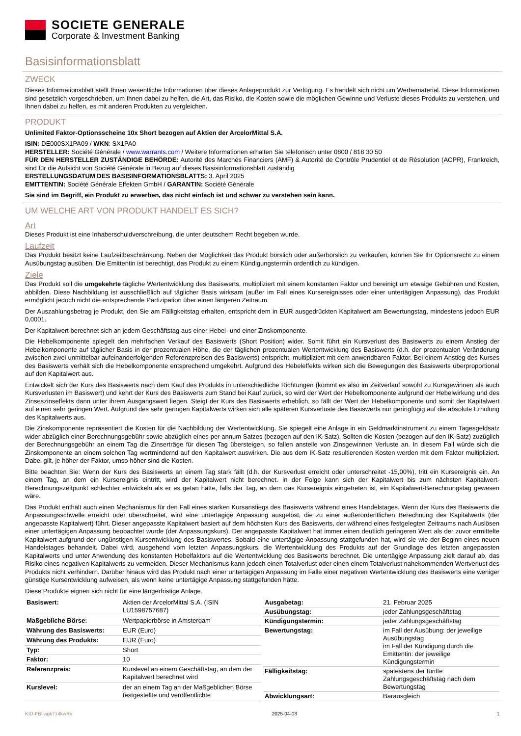SOCIETE GENERALE
Corporate & Investment Banking
Basisinformationsblatt
ZWECK
Dieses Informationsblatt stellt Ihnen wesentliche Informationen über dieses Anlageprodukt zur Verfügung. Es handelt sich nicht um Werbematerial. Diese Informationen sind gesetzlich vorgeschrieben, um Ihnen dabei zu helfen, die Art, das Risiko, die Kosten sowie die möglichen Gewinne und Verluste dieses Produkts zu verstehen, und Ihnen dabei zu helfen, es mit anderen Produkten zu vergleichen.
PRODUKT
Unlimited Faktor-Optionsscheine 10x Short bezogen auf Aktien der ArcelorMittal S.A.
ISIN: DE000SX1PA09 / WKN: SX1PA0
HERSTELLER: Société Générale / www.warrants.com / Weitere Informationen erhalten Sie telefonisch unter 0800 / 818 30 50
FÜR DEN HERSTELLER ZUSTÄNDIGE BEHÖRDE: Autorité des Marchés Financiers (AMF) & Autorité de Contrôle Prudentiel et de Résolution (ACPR), Frankreich, sind für die Aufsicht von Société Générale in Bezug auf dieses Basisinformationsblatt zuständig
ERSTELLUNGSDATUM DES BASISINFORMATIONSBLATTS: 3. April 2025
EMITTENTIN: Société Générale Effekten GmbH / GARANTIN: Société Générale
Sie sind im Begriff, ein Produkt zu erwerben, das nicht einfach ist und schwer zu verstehen sein kann.
UM WELCHE ART VON PRODUKT HANDELT ES SICH?
Art
Dieses Produkt ist eine Inhaberschuldverschreibung, die unter deutschem Recht begeben wurde.
Laufzeit
Das Produkt besitzt keine Laufzeitbeschränkung. Neben der Möglichkeit das Produkt börslich oder außerbörslich zu verkaufen, können Sie Ihr Optionsrecht zu einem Ausübungstag ausüben. Die Emittentin ist berechtigt, das Produkt zu einem Kündigungstermin ordentlich zu kündigen.
Ziele
Das Produkt soll die umgekehrte tägliche Wertentwicklung des Basiswerts, multipliziert mit einem konstanten Faktor und bereinigt um etwaige Gebühren und Kosten, abbilden. Diese Nachbildung ist ausschließlich auf täglicher Basis wirksam (außer im Fall eines Kursereignisses oder einer untertägigen Anpassung), das Produkt ermöglicht jedoch nicht die entsprechende Partizipation über einen längeren Zeitraum.
Der Auszahlungsbetrag je Produkt, den Sie am Fälligkeitstag erhalten, entspricht dem in EUR ausgedrückten Kapitalwert am Bewertungstag, mindestens jedoch EUR 0,0001.
Der Kapitalwert berechnet sich an jedem Geschäftstag aus einer Hebel- und einer Zinskomponente.
Die Hebelkomponente spiegelt den mehrfachen Verkauf des Basiswerts (Short Position) wider. Somit führt ein Kursverlust des Basiswerts zu einem Anstieg der Hebelkomponente auf täglicher Basis in der prozentualen Höhe, die der täglichen prozentualen Wertentwicklung des Basiswerts (d.h. der prozentualen Veränderung zwischen zwei unmittelbar aufeinanderfolgenden Referenzpreisen des Basiswerts) entspricht, multipliziert mit dem anwendbaren Faktor. Bei einem Anstieg des Kurses des Basiswerts verhält sich die Hebelkomponente entsprechend umgekehrt. Aufgrund des Hebeleffekts wirken sich die Bewegungen des Basiswerts überproportional auf den Kapitalwert aus.
Entwickelt sich der Kurs des Basiswerts nach dem Kauf des Produkts in unterschiedliche Richtungen (kommt es also im Zeitverlauf sowohl zu Kursgewinnen als auch Kursverlusten im Basiswert) und kehrt der Kurs des Basiswerts zum Stand bei Kauf zurück, so wird der Wert der Hebelkomponente aufgrund der Hebelwirkung und des Zinseszinseffekts dann unter ihrem Ausgangswert liegen. Steigt der Kurs des Basiswerts erheblich, so fällt der Wert der Hebelkomponente und somit der Kapitalwert auf einen sehr geringen Wert. Aufgrund des sehr geringen Kapitalwerts wirken sich alle späteren Kursverluste des Basiswerts nur geringfügig auf die absolute Erholung des Kapitalwerts aus.
Die Zinskomponente repräsentiert die Kosten für die Nachbildung der Wertentwicklung. Sie spiegelt eine Anlage in ein Geldmarktinstrument zu einem Tagesgeldsatz wider abzüglich einer Berechnungsgebühr sowie abzüglich eines per annum Satzes (bezogen auf den IK-Satz). Sollten die Kosten (bezogen auf den IK-Satz) zuzüglich der Berechnungsgebühr an einem Tag die Zinserträge für diesen Tag übersteigen, so fallen anstelle von Zinsgewinnen Verluste an. In diesem Fall würde sich die Zinskomponente an einem solchen Tag wertmindernd auf den Kapitalwert auswirken. Die aus dem IK-Satz resultierenden Kosten werden mit dem Faktor multipliziert. Dabei gilt, je höher der Faktor, umso höher sind die Kosten.
Bitte beachten Sie: Wenn der Kurs des Basiswerts an einem Tag stark fällt (d.h. der Kursverlust erreicht oder unterschreitet -15,00%), tritt ein Kursereignis ein. An einem Tag, an dem ein Kursereignis eintritt, wird der Kapitalwert nicht berechnet. In der Folge kann sich der Kapitalwert bis zum nächsten Kapitalwert-Berechnungszeitpunkt schlechter entwickeln als er es getan hätte, falls der Tag, an dem das Kursereignis eingetreten ist, ein Kapitalwert-Berechnungstag gewesen wäre.
Das Produkt enthält auch einen Mechanismus für den Fall eines starken Kursanstiegs des Basiswerts während eines Handelstages. Wenn der Kurs des Basiswerts die Anpassungsschwelle erreicht oder überschreitet, wird eine untertägige Anpassung ausgelöst, die zu einer außerordentlichen Berechnung des Kapitalwerts (der angepasste Kapitalwert) führt. Dieser angepasste Kapitalwert basiert auf dem höchsten Kurs des Basiswerts, der während eines festgelegten Zeitraums nach Auslösen einer untertägigen Anpassung beobachtet wurde (der Anpassungskurs). Der angepasste Kapitalwert hat immer einen deutlich geringeren Wert als der zuvor ermittelte Kapitalwert aufgrund der ungünstigen Kursentwicklung des Basiswertes. Sobald eine untertägige Anpassung stattgefunden hat, wird sie wie der Beginn eines neuen Handelstages behandelt. Dabei wird, ausgehend vom letzten Anpassungskurs, die Wertentwicklung des Produkts auf der Grundlage des letzten angepassten Kapitalwerts und unter Anwendung des konstanten Hebelfaktors auf die Wertentwicklung des Basiswerts berechnet. Die untertägige Anpassung zielt darauf ab, das Risiko eines negativen Kapitalwerts zu vermeiden. Dieser Mechanismus kann jedoch einen Totalverlust oder einen einem Totalverlust nahekommenden Wertverlust des Produkts nicht verhindern. Darüber hinaus wird das Produkt nach einer untertägigen Anpassung im Falle einer negativen Wertentwicklung des Basiswerts eine weniger günstige Kursentwicklung aufweisen, als wenn keine untertägige Anpassung stattgefunden hätte.
Diese Produkte eignen sich nicht für eine längerfristige Anlage.
| Basiswert: | Aktien der ArcelorMittal S.A. (ISIN LU1598757687) |
| Maßgebliche Börse: | Wertpapierbörse in Amsterdam |
| Währung des Basiswerts: | EUR (Euro) |
| Währung des Produkts: | EUR (Euro) |
| Typ: | Short |
| Faktor: | 10 |
| Referenzpreis: | Kurslevel an einem Geschäftstag, an dem der Kapitalwert berechnet wird |
| Kurslevel: | der an einem Tag an der Maßgeblichen Börse festgestellte und veröffentlichte |
| Ausgabetag: | 21. Februar 2025 |
| Ausübungstag: | jeder Zahlungsgeschäftstag |
| Kündigungstermin: | jeder Zahlungsgeschäftstag |
| Bewertungstag: | im Fall der Ausübung: der jeweilige Ausübungstag im Fall der Kündigung durch die Emittentin: der jeweilige Kündigungstermin |
| Fälligkeitstag: | spätestens der fünfte Zahlungsgeschäftstag nach dem Bewertungstag |
| Abwicklungsart: | Barausgleich |
KID-FBI-agk714kwRx 2025-04-03 1